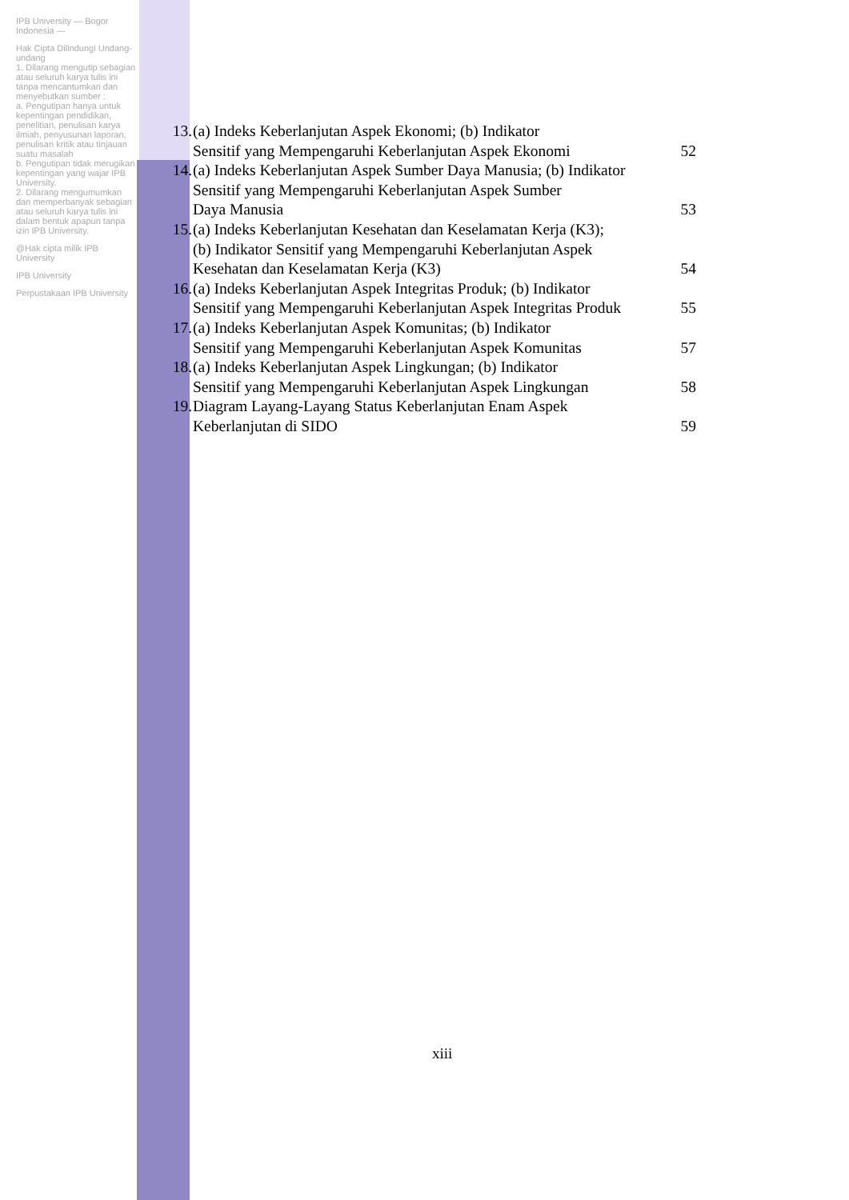IPB University — Bogor Indonesia —
Hak Cipta Dilindungi Undang-undang
1. Dilarang mengutip sebagian atau seluruh karya tulis ini tanpa mencantumkan dan menyebutkan sumber :
a. Pengutipan hanya untuk kepentingan pendidikan, penelitian, penulisan karya ilmiah, penyusunan laporan, penulisan kritik atau tinjauan suatu masalah
b. Pengutipan tidak merugikan kepentingan yang wajar IPB University.
2. Dilarang mengumumkan dan memperbanyak sebagian atau seluruh karya tulis ini dalam bentuk apapun tanpa izin IPB University.
@Hak cipta milik IPB University
IPB University
Perpustakaan IPB University
13. (a) Indeks Keberlanjutan Aspek Ekonomi; (b) Indikator
Sensitif yang Mempengaruhi Keberlanjutan Aspek Ekonomi
52
14. (a) Indeks Keberlanjutan Aspek Sumber Daya Manusia; (b) Indikator
Sensitif yang Mempengaruhi Keberlanjutan Aspek Sumber
Daya Manusia
53
15. (a) Indeks Keberlanjutan Kesehatan dan Keselamatan Kerja (K3);
(b) Indikator Sensitif yang Mempengaruhi Keberlanjutan Aspek
Kesehatan dan Keselamatan Kerja (K3)
54
16. (a) Indeks Keberlanjutan Aspek Integritas Produk; (b) Indikator
Sensitif yang Mempengaruhi Keberlanjutan Aspek Integritas Produk
55
17. (a) Indeks Keberlanjutan Aspek Komunitas; (b) Indikator
Sensitif yang Mempengaruhi Keberlanjutan Aspek Komunitas
57
18. (a) Indeks Keberlanjutan Aspek Lingkungan; (b) Indikator
Sensitif yang Mempengaruhi Keberlanjutan Aspek Lingkungan
58
19. Diagram Layang-Layang Status Keberlanjutan Enam Aspek
Keberlanjutan di SIDO
59
xiii